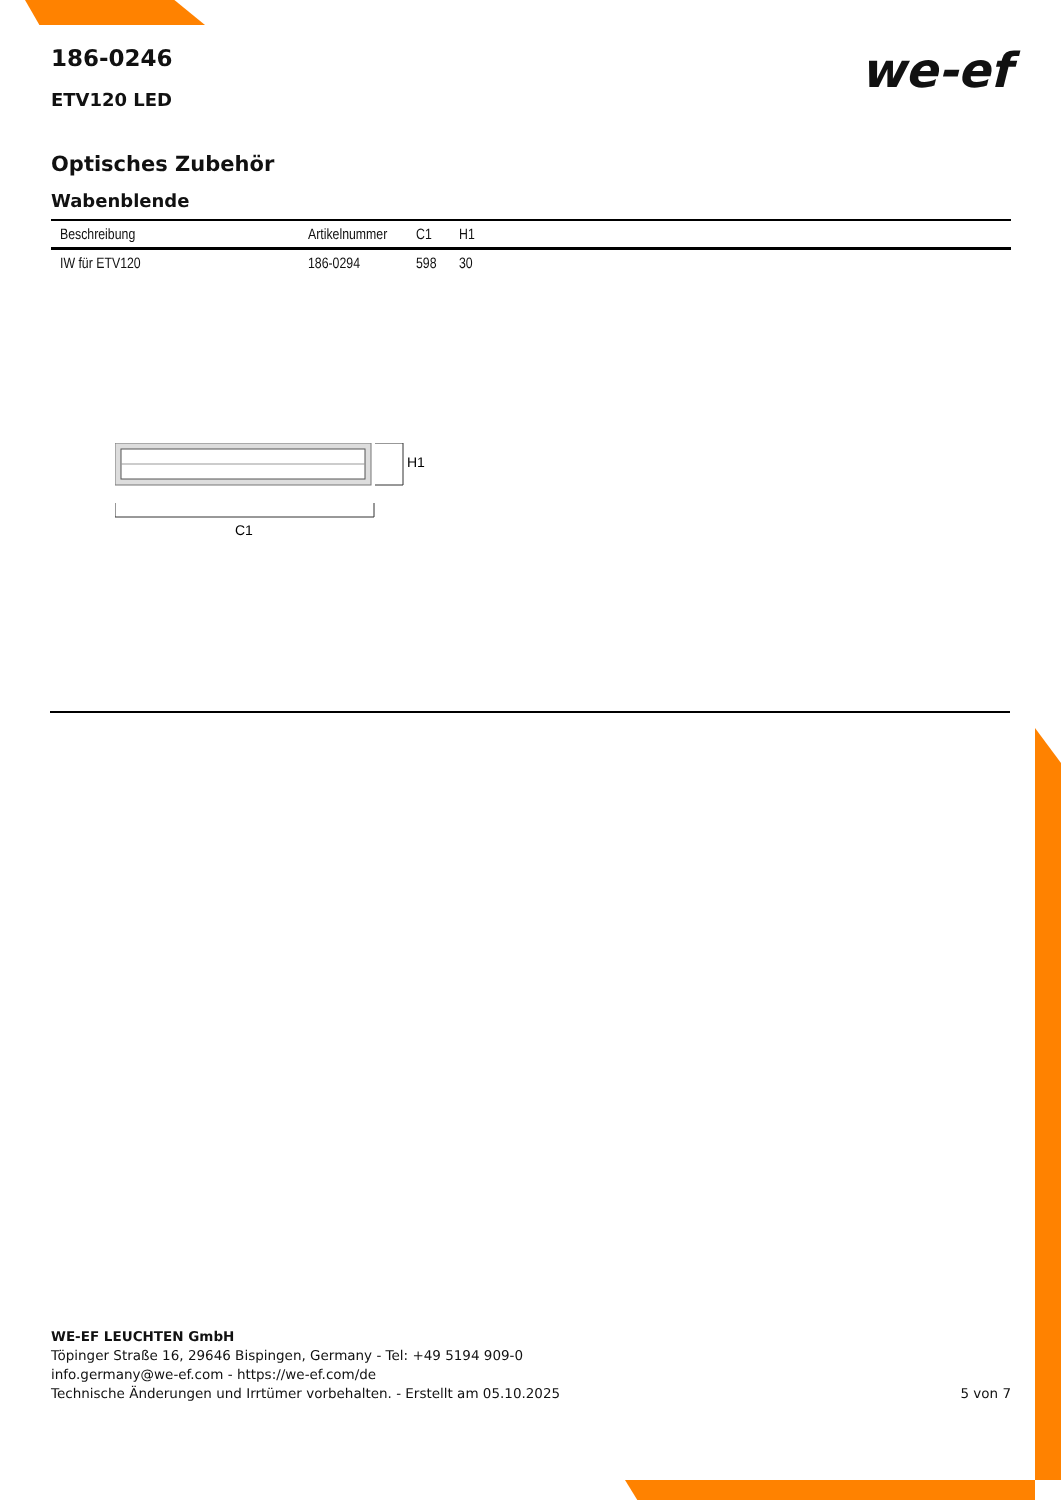we-ef
186-0246
ETV120 LED
Optisches Zubehör
Wabenblende
| Beschreibung | Artikelnummer | C1 | H1 |
| --- | --- | --- | --- |
| IW für ETV120 | 186-0294 | 598 | 30 |
H1
C1
WE-EF LEUCHTEN GmbH
Töpinger Straße 16, 29646 Bispingen, Germany - Tel: +49 5194 909-0
info.germany@we-ef.com - https://we-ef.com/de
Technische Änderungen und Irrtümer vorbehalten. - Erstellt am 05.10.2025 5 von 7